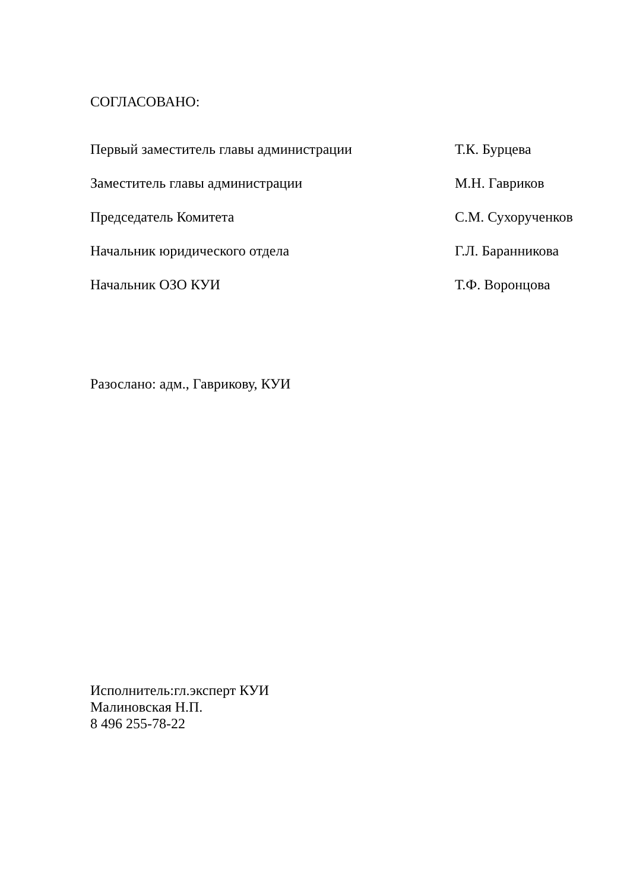СОГЛАСОВАНО:
Первый заместитель главы администрации Т.К. Бурцева
Заместитель главы администрации М.Н. Гавриков
Председатель Комитета С.М. Сухорученков
Начальник юридического отдела Г.Л. Баранникова
Начальник ОЗО КУИ Т.Ф. Воронцова
Разослано: адм., Гаврикову, КУИ
Исполнитель:гл.эксперт КУИ
Малиновская Н.П.
8 496 255-78-22